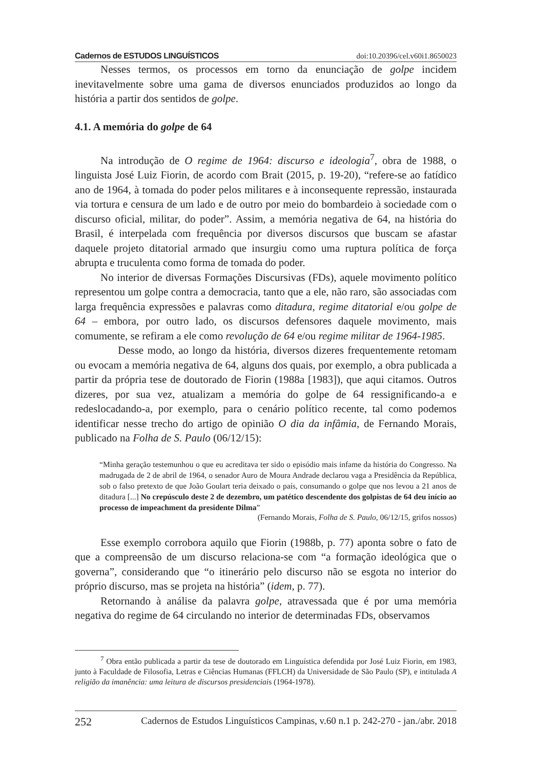Cadernos de ESTUDOS LINGUÍSTICOS doi:10.20396/cel.v60i1.8650023
Nesses termos, os processos em torno da enunciação de golpe incidem inevitavelmente sobre uma gama de diversos enunciados produzidos ao longo da história a partir dos sentidos de golpe.
4.1. A memória do golpe de 64
Na introdução de O regime de 1964: discurso e ideologia<sup>7</sup>, obra de 1988, o linguista José Luiz Fiorin, de acordo com Brait (2015, p. 19-20), “refere-se ao fatídico ano de 1964, à tomada do poder pelos militares e à inconsequente repressão, instaurada via tortura e censura de um lado e de outro por meio do bombardeio à sociedade com o discurso oficial, militar, do poder”. Assim, a memória negativa de 64, na história do Brasil, é interpelada com frequência por diversos discursos que buscam se afastar daquele projeto ditatorial armado que insurgiu como uma ruptura política de força abrupta e truculenta como forma de tomada do poder.
No interior de diversas Formações Discursivas (FDs), aquele movimento político representou um golpe contra a democracia, tanto que a ele, não raro, são associadas com larga frequência expressões e palavras como ditadura, regime ditatorial e/ou golpe de 64 – embora, por outro lado, os discursos defensores daquele movimento, mais comumente, se refiram a ele como revolução de 64 e/ou regime militar de 1964-1985.
Desse modo, ao longo da história, diversos dizeres frequentemente retomam ou evocam a memória negativa de 64, alguns dos quais, por exemplo, a obra publicada a partir da própria tese de doutorado de Fiorin (1988a [1983]), que aqui citamos. Outros dizeres, por sua vez, atualizam a memória do golpe de 64 ressignificando-a e redeslocadando-a, por exemplo, para o cenário político recente, tal como podemos identificar nesse trecho do artigo de opinião O dia da infâmia, de Fernando Morais, publicado na Folha de S. Paulo (06/12/15):
“Minha geração testemunhou o que eu acreditava ter sido o episódio mais infame da história do Congresso. Na madrugada de 2 de abril de 1964, o senador Auro de Moura Andrade declarou vaga a Presidência da República, sob o falso pretexto de que João Goulart teria deixado o país, consumando o golpe que nos levou a 21 anos de ditadura [...] No crepúsculo deste 2 de dezembro, um patético descendente dos golpistas de 64 deu início ao processo de impeachment da presidente Dilma”
(Fernando Morais, Folha de S. Paulo, 06/12/15, grifos nossos)
Esse exemplo corrobora aquilo que Fiorin (1988b, p. 77) aponta sobre o fato de que a compreensão de um discurso relaciona-se com “a formação ideológica que o governa”, considerando que “o itinerário pelo discurso não se esgota no interior do próprio discurso, mas se projeta na história” (idem, p. 77).
Retornando à análise da palavra golpe, atravessada que é por uma memória negativa do regime de 64 circulando no interior de determinadas FDs, observamos
<sup>7</sup> Obra então publicada a partir da tese de doutorado em Linguística defendida por José Luiz Fiorin, em 1983, junto à Faculdade de Filosofia, Letras e Ciências Humanas (FFLCH) da Universidade de São Paulo (SP), e intitulada A religião da imanência: uma leitura de discursos presidenciais (1964-1978).
252 Cadernos de Estudos Linguísticos Campinas, v.60 n.1 p. 242-270 - jan./abr. 2018